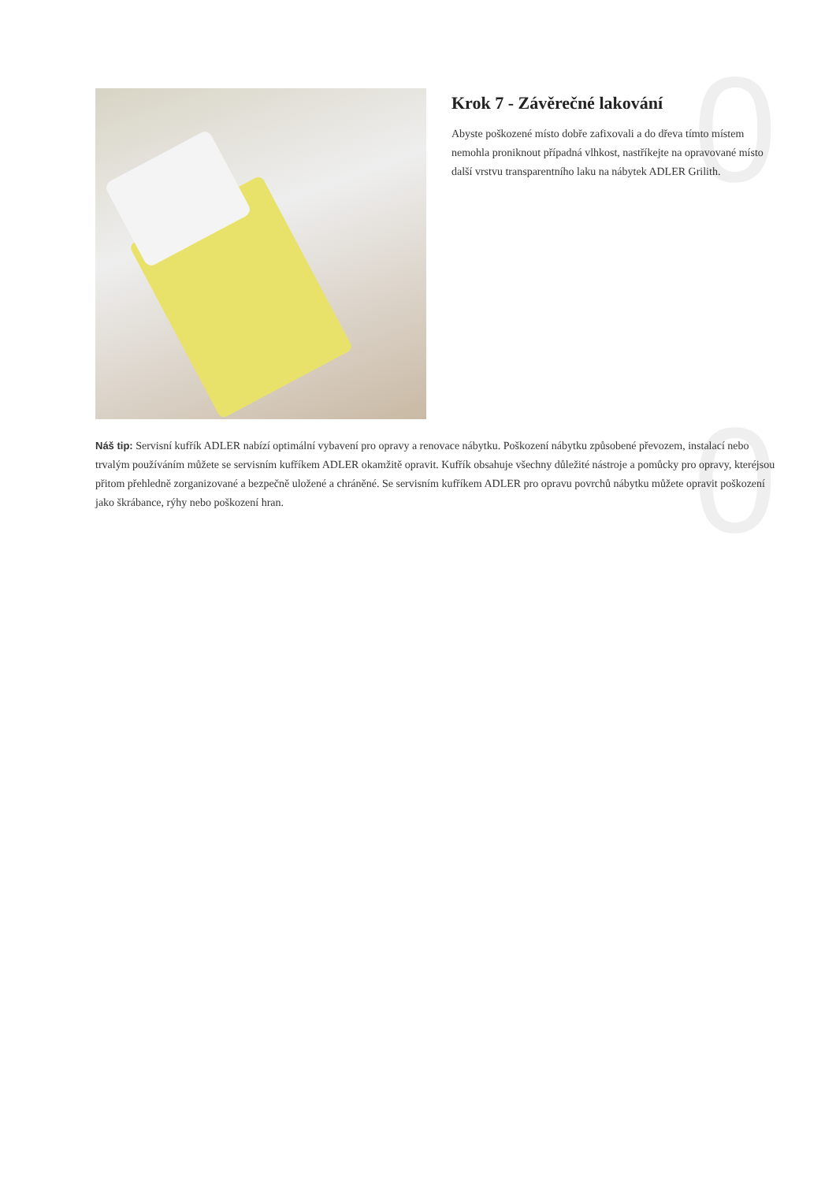0
0
Krok 7 - Závěrečné lakování
Abyste poškozené místo dobře zafixovali a do dřeva tímto místem nemohla proniknout případná vlhkost, nastříkejte na opravované místo další vrstvu transparentního laku na nábytek ADLER Grilith.
Náš tip: Servisní kufřík ADLER nabízí optimální vybavení pro opravy a renovace nábytku. Poškození nábytku způsobené převozem, instalací nebo trvalým používáním můžete se servisním kufříkem ADLER okamžitě opravit. Kufřík obsahuje všechny důležité nástroje a pomůcky pro opravy, kteréjsou přitom přehledně zorganizované a bezpečně uložené a chráněné. Se servisním kufříkem ADLER pro opravu povrchů nábytku můžete opravit poškození jako škrábance, rýhy nebo poškození hran.